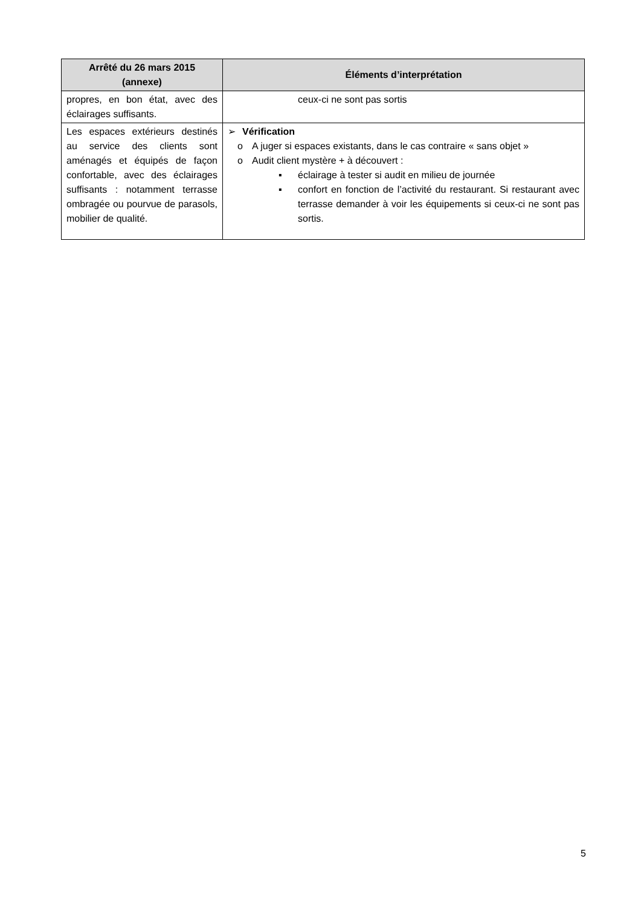| Arrêté du 26 mars 2015 (annexe) | Éléments d’interprétation |
| --- | --- |
| propres, en bon état, avec des éclairages suffisants. | ceux-ci ne sont pas sortis |
| Les espaces extérieurs destinés au service des clients sont aménagés et équipés de façon confortable, avec des éclairages suffisants : notamment terrasse ombragée ou pourvue de parasols, mobilier de qualité. | ➢ Vérification o A juger si espaces existants, dans le cas contraire « sans objet » o Audit client mystère + à découvert : ▪ éclairage à tester si audit en milieu de journée ▪ confort en fonction de l’activité du restaurant. Si restaurant avec terrasse demander à voir les équipements si ceux-ci ne sont pas sortis. |
5